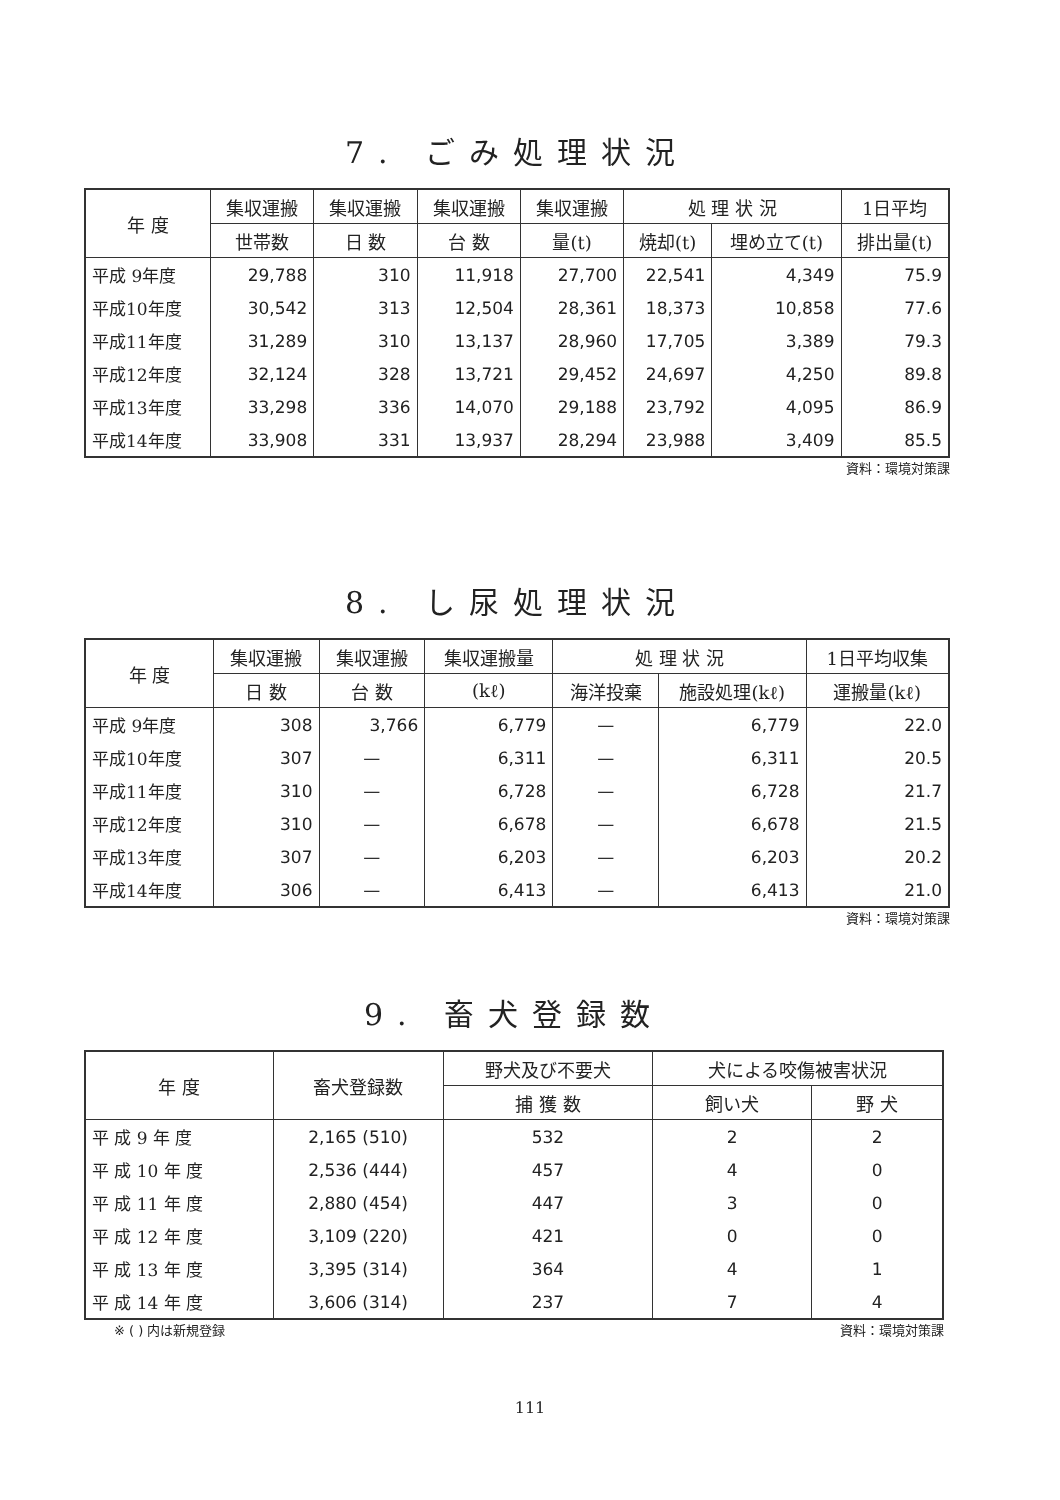7. ごみ処理状況
| 年 度 | 集収運搬 | 集収運搬 | 集収運搬 | 集収運搬 | 処 理 状 況 | | 1日平均 |
| --- | --- | --- | --- | --- | --- | --- | --- |
| | 世帯数 | 日 数 | 台 数 | 量(t) | 焼却(t) | 埋め立て(t) | 排出量(t) |
| 平成 9年度 | 29,788 | 310 | 11,918 | 27,700 | 22,541 | 4,349 | 75.9 |
| 平成10年度 | 30,542 | 313 | 12,504 | 28,361 | 18,373 | 10,858 | 77.6 |
| 平成11年度 | 31,289 | 310 | 13,137 | 28,960 | 17,705 | 3,389 | 79.3 |
| 平成12年度 | 32,124 | 328 | 13,721 | 29,452 | 24,697 | 4,250 | 89.8 |
| 平成13年度 | 33,298 | 336 | 14,070 | 29,188 | 23,792 | 4,095 | 86.9 |
| 平成14年度 | 33,908 | 331 | 13,937 | 28,294 | 23,988 | 3,409 | 85.5 |
資料：環境対策課
8. し尿処理状況
| 年 度 | 集収運搬 | 集収運搬 | 集収運搬量 | 処 理 状 況 | | 1日平均収集 |
| --- | --- | --- | --- | --- | --- | --- |
| | 日 数 | 台 数 | (kℓ) | 海洋投棄 | 施設処理(kℓ) | 運搬量(kℓ) |
| 平成 9年度 | 308 | 3,766 | 6,779 | — | 6,779 | 22.0 |
| 平成10年度 | 307 | — | 6,311 | — | 6,311 | 20.5 |
| 平成11年度 | 310 | — | 6,728 | — | 6,728 | 21.7 |
| 平成12年度 | 310 | — | 6,678 | — | 6,678 | 21.5 |
| 平成13年度 | 307 | — | 6,203 | — | 6,203 | 20.2 |
| 平成14年度 | 306 | — | 6,413 | — | 6,413 | 21.0 |
資料：環境対策課
9. 畜犬登録数
| 年 度 | 畜犬登録数 | 野犬及び不要犬 | 犬による咬傷被害状況 | |
| --- | --- | --- | --- | --- |
| | | 捕 獲 数 | 飼い犬 | 野 犬 |
| 平 成 9 年 度 | 2,165 (510) | 532 | 2 | 2 |
| 平 成 10 年 度 | 2,536 (444) | 457 | 4 | 0 |
| 平 成 11 年 度 | 2,880 (454) | 447 | 3 | 0 |
| 平 成 12 年 度 | 3,109 (220) | 421 | 0 | 0 |
| 平 成 13 年 度 | 3,395 (314) | 364 | 4 | 1 |
| 平 成 14 年 度 | 3,606 (314) | 237 | 7 | 4 |
※ ( ) 内は新規登録 資料：環境対策課
111